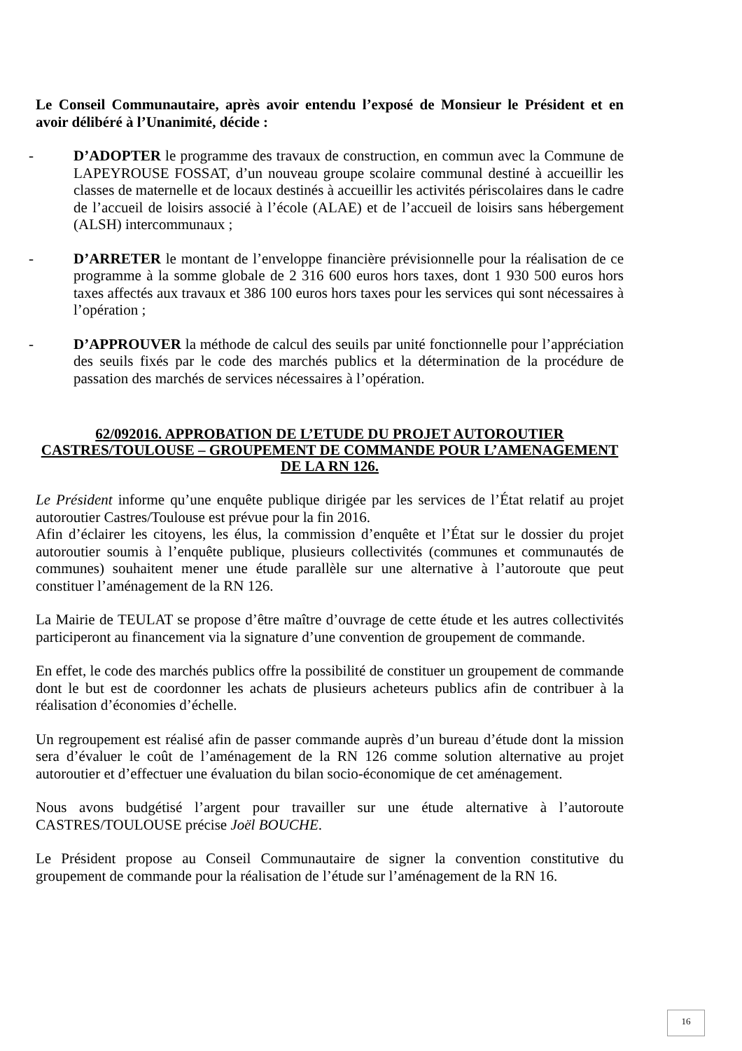Le Conseil Communautaire, après avoir entendu l’exposé de Monsieur le Président et en avoir délibéré à l’Unanimité, décide :
- D’ADOPTER le programme des travaux de construction, en commun avec la Commune de LAPEYROUSE FOSSAT, d’un nouveau groupe scolaire communal destiné à accueillir les classes de maternelle et de locaux destinés à accueillir les activités périscolaires dans le cadre de l’accueil de loisirs associé à l’école (ALAE) et de l’accueil de loisirs sans hébergement (ALSH) intercommunaux ;
- D’ARRETER le montant de l’enveloppe financière prévisionnelle pour la réalisation de ce programme à la somme globale de 2 316 600 euros hors taxes, dont 1 930 500 euros hors taxes affectés aux travaux et 386 100 euros hors taxes pour les services qui sont nécessaires à l’opération ;
- D’APPROUVER la méthode de calcul des seuils par unité fonctionnelle pour l’appréciation des seuils fixés par le code des marchés publics et la détermination de la procédure de passation des marchés de services nécessaires à l’opération.
62/092016. APPROBATION DE L’ETUDE DU PROJET AUTOROUTIER CASTRES/TOULOUSE – GROUPEMENT DE COMMANDE POUR L’AMENAGEMENT DE LA RN 126.
Le Président informe qu’une enquête publique dirigée par les services de l’État relatif au projet autoroutier Castres/Toulouse est prévue pour la fin 2016.
Afin d’éclairer les citoyens, les élus, la commission d’enquête et l’État sur le dossier du projet autoroutier soumis à l’enquête publique, plusieurs collectivités (communes et communautés de communes) souhaitent mener une étude parallèle sur une alternative à l’autoroute que peut constituer l’aménagement de la RN 126.
La Mairie de TEULAT se propose d’être maître d’ouvrage de cette étude et les autres collectivités participeront au financement via la signature d’une convention de groupement de commande.
En effet, le code des marchés publics offre la possibilité de constituer un groupement de commande dont le but est de coordonner les achats de plusieurs acheteurs publics afin de contribuer à la réalisation d’économies d’échelle.
Un regroupement est réalisé afin de passer commande auprès d’un bureau d’étude dont la mission sera d’évaluer le coût de l’aménagement de la RN 126 comme solution alternative au projet autoroutier et d’effectuer une évaluation du bilan socio-économique de cet aménagement.
Nous avons budgétisé l’argent pour travailler sur une étude alternative à l’autoroute CASTRES/TOULOUSE précise Joël BOUCHE.
Le Président propose au Conseil Communautaire de signer la convention constitutive du groupement de commande pour la réalisation de l’étude sur l’aménagement de la RN 16.
16